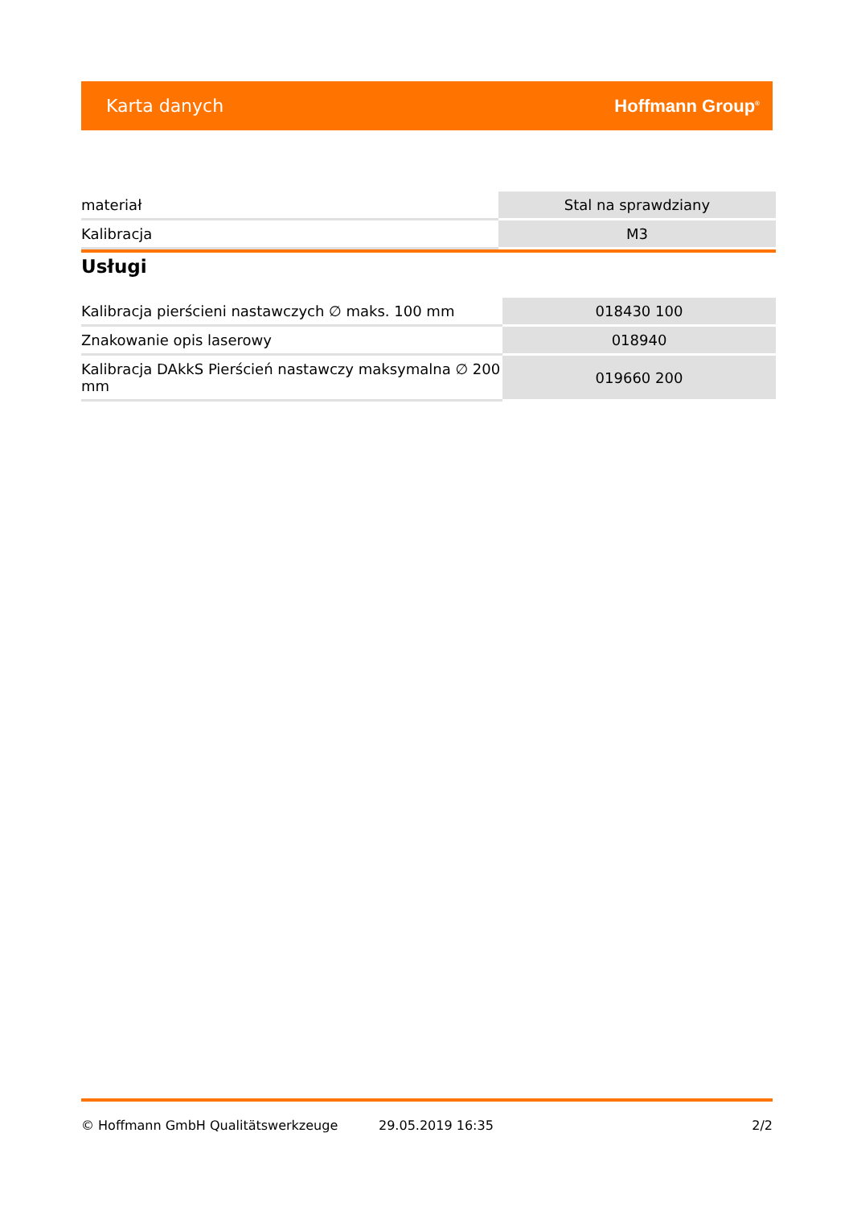Karta danych Hoffmann Group<sup>®</sup>
| materiał | Stal na sprawdziany |
| Kalibracja | M3 |
Usługi
| Kalibracja pierścieni nastawczych ∅ maks. 100 mm | 018430 100 |
| Znakowanie opis laserowy | 018940 |
| Kalibracja DAkkS Pierścień nastawczy maksymalna ∅ 200 mm | 019660 200 |
© Hoffmann GmbH Qualitätswerkzeuge 29.05.2019 16:35 2/2